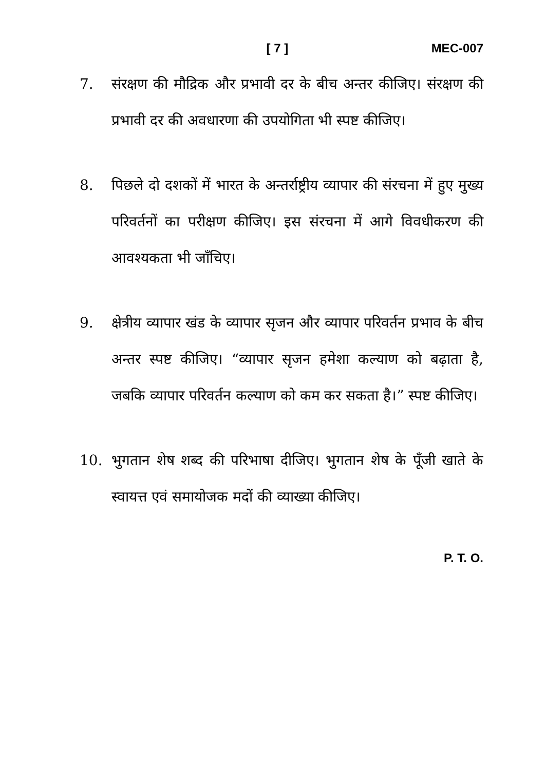[ 7 ] MEC-007
7. संरक्षण की मौद्रिक और प्रभावी दर के बीच अन्तर कीजिए। संरक्षण की प्रभावी दर की अवधारणा की उपयोगिता भी स्पष्ट कीजिए।
8. पिछले दो दशकों में भारत के अन्तर्राष्ट्रीय व्यापार की संरचना में हुए मुख्य परिवर्तनों का परीक्षण कीजिए। इस संरचना में आगे विवधीकरण की आवश्यकता भी जाँचिए।
9. क्षेत्रीय व्यापार खंड के व्यापार सृजन और व्यापार परिवर्तन प्रभाव के बीच अन्तर स्पष्ट कीजिए। “व्यापार सृजन हमेशा कल्याण को बढ़ाता है, जबकि व्यापार परिवर्तन कल्याण को कम कर सकता है।” स्पष्ट कीजिए।
10. भुगतान शेष शब्द की परिभाषा दीजिए। भुगतान शेष के पूँजी खाते के स्वायत्त एवं समायोजक मदों की व्याख्या कीजिए।
P. T. O.